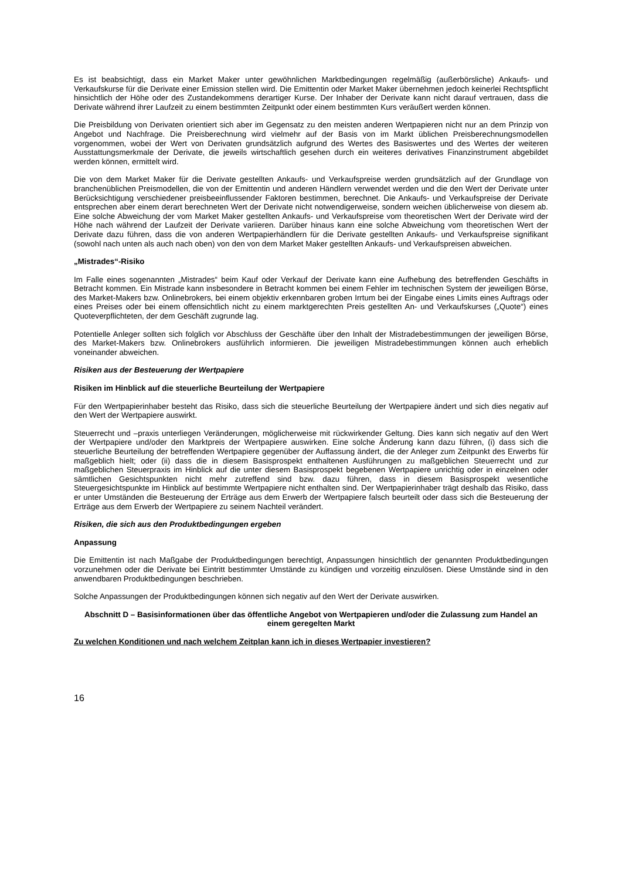Es ist beabsichtigt, dass ein Market Maker unter gewöhnlichen Marktbedingungen regelmäßig (außerbörsliche) Ankaufs- und Verkaufskurse für die Derivate einer Emission stellen wird. Die Emittentin oder Market Maker übernehmen jedoch keinerlei Rechtspflicht hinsichtlich der Höhe oder des Zustandekommens derartiger Kurse. Der Inhaber der Derivate kann nicht darauf vertrauen, dass die Derivate während ihrer Laufzeit zu einem bestimmten Zeitpunkt oder einem bestimmten Kurs veräußert werden können.
Die Preisbildung von Derivaten orientiert sich aber im Gegensatz zu den meisten anderen Wertpapieren nicht nur an dem Prinzip von Angebot und Nachfrage. Die Preisberechnung wird vielmehr auf der Basis von im Markt üblichen Preisberechnungsmodellen vorgenommen, wobei der Wert von Derivaten grundsätzlich aufgrund des Wertes des Basiswertes und des Wertes der weiteren Ausstattungsmerkmale der Derivate, die jeweils wirtschaftlich gesehen durch ein weiteres derivatives Finanzinstrument abgebildet werden können, ermittelt wird.
Die von dem Market Maker für die Derivate gestellten Ankaufs- und Verkaufspreise werden grundsätzlich auf der Grundlage von branchenüblichen Preismodellen, die von der Emittentin und anderen Händlern verwendet werden und die den Wert der Derivate unter Berücksichtigung verschiedener preisbeeinflussender Faktoren bestimmen, berechnet. Die Ankaufs- und Verkaufspreise der Derivate entsprechen aber einem derart berechneten Wert der Derivate nicht notwendigerweise, sondern weichen üblicherweise von diesem ab. Eine solche Abweichung der vom Market Maker gestellten Ankaufs- und Verkaufspreise vom theoretischen Wert der Derivate wird der Höhe nach während der Laufzeit der Derivate variieren. Darüber hinaus kann eine solche Abweichung vom theoretischen Wert der Derivate dazu führen, dass die von anderen Wertpapierhändlern für die Derivate gestellten Ankaufs- und Verkaufspreise signifikant (sowohl nach unten als auch nach oben) von den von dem Market Maker gestellten Ankaufs- und Verkaufspreisen abweichen.
„Mistrades“-Risiko
Im Falle eines sogenannten „Mistrades“ beim Kauf oder Verkauf der Derivate kann eine Aufhebung des betreffenden Geschäfts in Betracht kommen. Ein Mistrade kann insbesondere in Betracht kommen bei einem Fehler im technischen System der jeweiligen Börse, des Market-Makers bzw. Onlinebrokers, bei einem objektiv erkennbaren groben Irrtum bei der Eingabe eines Limits eines Auftrags oder eines Preises oder bei einem offensichtlich nicht zu einem marktgerechten Preis gestellten An- und Verkaufskurses („Quote“) eines Quoteverpflichteten, der dem Geschäft zugrunde lag.
Potentielle Anleger sollten sich folglich vor Abschluss der Geschäfte über den Inhalt der Mistradebestimmungen der jeweiligen Börse, des Market-Makers bzw. Onlinebrokers ausführlich informieren. Die jeweiligen Mistradebestimmungen können auch erheblich voneinander abweichen.
Risiken aus der Besteuerung der Wertpapiere
Risiken im Hinblick auf die steuerliche Beurteilung der Wertpapiere
Für den Wertpapierinhaber besteht das Risiko, dass sich die steuerliche Beurteilung der Wertpapiere ändert und sich dies negativ auf den Wert der Wertpapiere auswirkt.
Steuerrecht und –praxis unterliegen Veränderungen, möglicherweise mit rückwirkender Geltung. Dies kann sich negativ auf den Wert der Wertpapiere und/oder den Marktpreis der Wertpapiere auswirken. Eine solche Änderung kann dazu führen, (i) dass sich die steuerliche Beurteilung der betreffenden Wertpapiere gegenüber der Auffassung ändert, die der Anleger zum Zeitpunkt des Erwerbs für maßgeblich hielt; oder (ii) dass die in diesem Basisprospekt enthaltenen Ausführungen zu maßgeblichen Steuerrecht und zur maßgeblichen Steuerpraxis im Hinblick auf die unter diesem Basisprospekt begebenen Wertpapiere unrichtig oder in einzelnen oder sämtlichen Gesichtspunkten nicht mehr zutreffend sind bzw. dazu führen, dass in diesem Basisprospekt wesentliche Steuergesichtspunkte im Hinblick auf bestimmte Wertpapiere nicht enthalten sind. Der Wertpapierinhaber trägt deshalb das Risiko, dass er unter Umständen die Besteuerung der Erträge aus dem Erwerb der Wertpapiere falsch beurteilt oder dass sich die Besteuerung der Erträge aus dem Erwerb der Wertpapiere zu seinem Nachteil verändert.
Risiken, die sich aus den Produktbedingungen ergeben
Anpassung
Die Emittentin ist nach Maßgabe der Produktbedingungen berechtigt, Anpassungen hinsichtlich der genannten Produktbedingungen vorzunehmen oder die Derivate bei Eintritt bestimmter Umstände zu kündigen und vorzeitig einzulösen. Diese Umstände sind in den anwendbaren Produktbedingungen beschrieben.
Solche Anpassungen der Produktbedingungen können sich negativ auf den Wert der Derivate auswirken.
Abschnitt D – Basisinformationen über das öffentliche Angebot von Wertpapieren und/oder die Zulassung zum Handel an einem geregelten Markt
Zu welchen Konditionen und nach welchem Zeitplan kann ich in dieses Wertpapier investieren?
16